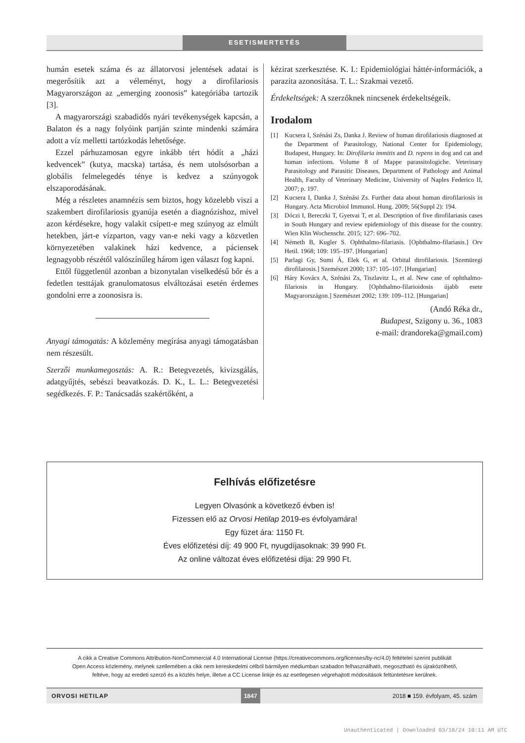ESETISMERTETÉS
humán esetek száma és az állatorvosi jelentések adatai is megerősítik azt a véleményt, hogy a dirofilariosis Magyarországon az „emerging zoonosis” kategóriába tartozik [3].
A magyarországi szabadidős nyári tevékenységek kapcsán, a Balaton és a nagy folyóink partján szinte mindenki számára adott a víz melletti tartózkodás lehetősége.
Ezzel párhuzamosan egyre inkább tért hódít a „házi kedvencek” (kutya, macska) tartása, és nem utolsósorban a globális felmelegedés ténye is kedvez a szúnyogok elszaporodásának.
Még a részletes anamnézis sem biztos, hogy közelebb viszi a szakembert dirofilariosis gyanúja esetén a diagnózishoz, mivel azon kérdésekre, hogy valakit csípett-e meg szúnyog az elmúlt hetekben, járt-e vízparton, vagy van-e neki vagy a közvetlen környezetében valakinek házi kedvence, a páciensek legnagyobb részétől valószínűleg három igen választ fog kapni.
Ettől függetlenül azonban a bizonytalan viselkedésű bőr és a fedetlen testtájak granulomatosus elváltozásai esetén érdemes gondolni erre a zoonosisra is.
Anyagi támogatás: A közlemény megírása anyagi támogatásban nem részesült.
Szerzői munkamegosztás: A. R.: Betegvezetés, kivizsgálás, adatgyűjtés, sebészi beavatkozás. D. K., L. L.: Betegvezetési segédkezés. F. P.: Tanácsadás szakértőként, a
kézirat szerkesztése. K. I.: Epidemiológiai háttér-információk, a parazita azonosítása. T. L.: Szakmai vezető.
Érdekeltségek: A szerzőknek nincsenek érdekeltségeik.
Irodalom
[1] Kucsera I, Szénási Zs, Danka J. Review of human dirofilariosis diagnosed at the Department of Parasitology, National Center for Epidemiology, Budapest, Hungary. In: Dirofilaria immitis and D. repens in dog and cat and human infections. Volume 8 of Mappe parassitologiche. Veterinary Parasitology and Parasitic Diseases, Department of Pathology and Animal Health, Faculty of Veterinary Medicine, University of Naples Federico II, 2007; p. 197.
[2] Kucsera I, Danka J, Szénási Zs. Further data about human dirofilariosis in Hungary. Acta Microbiol Immunol. Hung. 2009; 56(Suppl 2): 194.
[3] Dóczi I, Bereczki T, Gyetvai T, et al. Description of five dirofilariasis cases in South Hungary and review epidemiology of this disease for the country. Wien Klin Wochenschr. 2015; 127: 696–702.
[4] Németh B, Kugler S. Ophthalmo-filariasis. [Ophthalmo-filariasis.] Orv Hetil. 1968; 109: 195–197. [Hungarian]
[5] Parlagi Gy, Sumi Á, Elek G, et al. Orbital dirofilariosis. [Szemüregi dirofilarosis.] Szemészet 2000; 137: 105–107. [Hungarian]
[6] Háry Kovács A, Szénási Zs, Tiszlavitz L, et al. New case of ophthalmo-filariosis in Hungary. [Ophthalmo-filarioidosis újabb esete Magyarországon.] Szemészet 2002; 139: 109–112. [Hungarian]
(Andó Réka dr.,
Budapest, Szigony u. 36., 1083
e-mail: drandoreka@gmail.com)
Felhívás előfizetésre
Legyen Olvasónk a következő évben is!
Fizessen elő az Orvosi Hetilap 2019-es évfolyamára!
Egy füzet ára: 1150 Ft.
Éves előfizetési díj: 49 900 Ft, nyugdíjasoknak: 39 990 Ft.
Az online változat éves előfizetési díja: 29 990 Ft.
A cikk a Creative Commons Attribution-NonCommercial 4.0 International License (https://creativecommons.org/licenses/by-nc/4.0) feltételei szerint publikált
Open Access közlemény, melynek szellemében a cikk nem kereskedelmi célból bármilyen médiumban szabadon felhasználható, megosztható és újraközölhető,
feltéve, hogy az eredeti szerző és a közlés helye, illetve a CC License linkje és az esetlegesen végrehajtott módosítások feltüntetésre kerülnek.
ORVOSI HETILAP 1847 2018 ■ 159. évfolyam, 45. szám
Unauthenticated | Downloaded 03/18/24 10:11 AM UTC